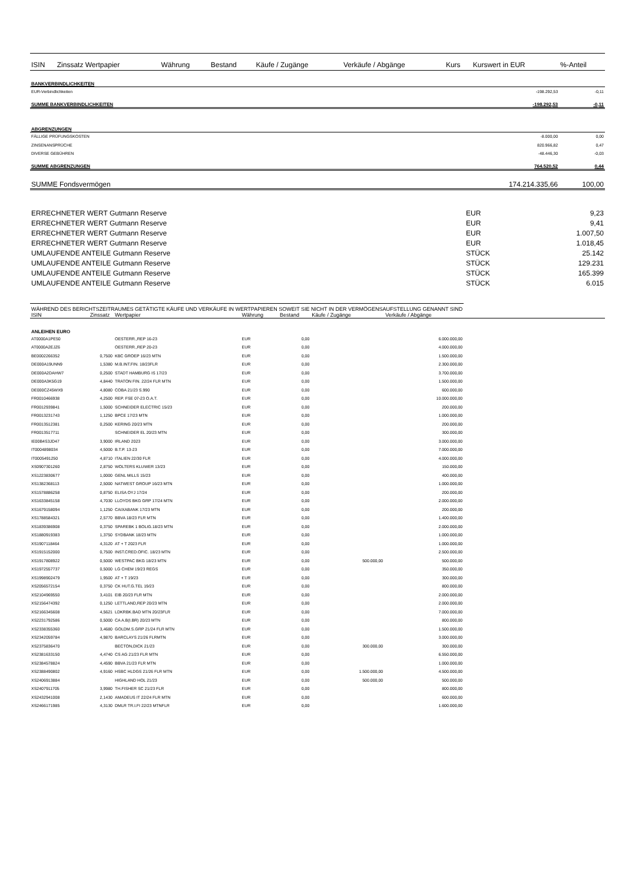| ISIN | Zinssatz Wertpapier | Währung | Bestand | Käufe / Zugänge | Verkäufe / Abgänge | Kurs | Kurswert in EUR | %-Anteil |
| --- | --- | --- | --- | --- | --- | --- | --- | --- |
| BANKVERBINDLICHKEITEN | | | | | | | | |
| EUR-Verbindlichkeiten | | | | | | | -198.292,53 | -0,11 |
| SUMME BANKVERBINDLICHKEITEN | | | | | | | -198.292,53 | -0,11 |
| ABGRENZUNGEN | | | | | | | | |
| FÄLLIGE PRÜFUNGSKOSTEN | | | | | | | -8.000,00 | 0,00 |
| ZINSENANSPRÜCHE | | | | | | | 820.966,82 | 0,47 |
| DIVERSE GEBÜHREN | | | | | | | -48.446,30 | -0,03 |
| SUMME ABGRENZUNGEN | | | | | | | 764.520,52 | 0,44 |
| SUMME Fondsvermögen | | | | | | | 174.214.335,66 | 100,00 |
| ERRECHNETER WERT Gutmann Reserve | EUR | 9,23 |
| ERRECHNETER WERT Gutmann Reserve | EUR | 9,41 |
| ERRECHNETER WERT Gutmann Reserve | EUR | 1.007,50 |
| ERRECHNETER WERT Gutmann Reserve | EUR | 1.018,45 |
| UMLAUFENDE ANTEILE Gutmann Reserve | STÜCK | 25.142 |
| UMLAUFENDE ANTEILE Gutmann Reserve | STÜCK | 129.231 |
| UMLAUFENDE ANTEILE Gutmann Reserve | STÜCK | 165.399 |
| UMLAUFENDE ANTEILE Gutmann Reserve | STÜCK | 6.015 |
| WÄHREND DES BERICHTSZEITRAUMES GETÄTIGTE KÄUFE UND VERKÄUFE IN WERTPAPIEREN SOWEIT SIE NICHT IN DER VERMÖGENSAUFSTELLUNG GENANNT SIND | | | | | | | |
| ISIN | Zinssatz | Wertpapier | Währung | Bestand | Käufe / Zugänge | Verkäufe / Abgänge | |
| ANLEIHEN EURO | | | | | | | |
| AT0000A1PE50 | | OESTERR.,REP 16-23 | EUR | 0,00 | | 6.000.000,00 | |
| AT0000A2EJZ6 | | OESTERR.,REP 20-23 | EUR | 0,00 | | 4.000.000,00 | |
| BE0002266352 | 0,7500 | KBC GROEP 16/23 MTN | EUR | 0,00 | | 1.500.000,00 | |
| DE000A19UNN9 | 1,5380 | M.B.INT.FIN. 18/23FLR | EUR | 0,00 | | 2.300.000,00 | |
| DE000A2DAHW7 | 0,2500 | STADT HAMBURG IS 17/23 | EUR | 0,00 | | 3.700.000,00 | |
| DE000A3K5G19 | 4,8440 | TRATON FIN. 22/24 FLR MTN | EUR | 0,00 | | 1.500.000,00 | |
| DE000CZ45WX9 | 4,8080 | COBA 21/23 S.990 | EUR | 0,00 | | 600.000,00 | |
| FR0010466938 | 4,2500 | REP. FSE 07-23 O.A.T. | EUR | 0,00 | | 10.000.000,00 | |
| FR0012939841 | 1,5000 | SCHNEIDER ELECTRIC 15/23 | EUR | 0,00 | | 200.000,00 | |
| FR0013231743 | 1,1250 | BPCE 17/23 MTN | EUR | 0,00 | | 1.000.000,00 | |
| FR0013512381 | 0,2500 | KERING 20/23 MTN | EUR | 0,00 | | 200.000,00 | |
| FR0013517711 | | SCHNEIDER EL 20/23 MTN | EUR | 0,00 | | 300.000,00 | |
| IE00B4S3JD47 | 3,9000 | IRLAND 2023 | EUR | 0,00 | | 3.000.000,00 | |
| IT0004898034 | 4,5000 | B.T.P. 13-23 | EUR | 0,00 | | 7.000.000,00 | |
| IT0005491250 | 4,8710 | ITALIEN 22/30 FLR | EUR | 0,00 | | 4.000.000,00 | |
| XS0907301260 | 2,8750 | WOLTERS KLUWER 13/23 | EUR | 0,00 | | 150.000,00 | |
| XS1223830677 | 1,0000 | GENL MILLS 15/23 | EUR | 0,00 | | 400.000,00 | |
| XS1382368113 | 2,5000 | NATWEST GROUP 16/23 MTN | EUR | 0,00 | | 1.000.000,00 | |
| XS1578886258 | 0,8750 | ELISA OYJ 17/24 | EUR | 0,00 | | 200.000,00 | |
| XS1633845158 | 4,7030 | LLOYDS BKG GRP 17/24 MTN | EUR | 0,00 | | 2.000.000,00 | |
| XS1679158094 | 1,1250 | CAIXABANK 17/23 MTN | EUR | 0,00 | | 200.000,00 | |
| XS1788584321 | 2,5770 | BBVA 18/23 FLR MTN | EUR | 0,00 | | 1.400.000,00 | |
| XS1839386908 | 0,3750 | SPAREBK 1 BOLIG.18/23 MTN | EUR | 0,00 | | 2.000.000,00 | |
| XS1880919383 | 1,3750 | SYDBANK 18/23 MTN | EUR | 0,00 | | 1.000.000,00 | |
| XS1907118464 | 4,3120 | AT + T 2023 FLR | EUR | 0,00 | | 1.000.000,00 | |
| XS1915152000 | 0,7500 | INST.CRED.OFIC. 18/23 MTN | EUR | 0,00 | | 2.500.000,00 | |
| XS1917808922 | 0,5000 | WESTPAC BKG 18/23 MTN | EUR | 0,00 | 500.000,00 | 500.000,00 | |
| XS1972557737 | 0,5000 | LG CHEM 19/23 REGS | EUR | 0,00 | | 350.000,00 | |
| XS1998902479 | 1,9500 | AT + T 19/23 | EUR | 0,00 | | 300.000,00 | |
| XS2056572154 | 0,3750 | CK HUT.G.TEL 19/23 | EUR | 0,00 | | 800.000,00 | |
| XS2104969550 | 3,4101 | EIB 20/23 FLR MTN | EUR | 0,00 | | 2.000.000,00 | |
| XS2156474392 | 0,1250 | LETTLAND,REP 20/23 MTN | EUR | 0,00 | | 2.000.000,00 | |
| XS2166345608 | 4,5621 | LDKRBK.BAD MTN 20/23FLR | EUR | 0,00 | | 7.000.000,00 | |
| XS2231792586 | 0,5000 | CA A.B(I.BR) 20/23 MTN | EUR | 0,00 | | 800.000,00 | |
| XS2338355360 | 3,4680 | GOLDM.S.GRP 21/24 FLR MTN | EUR | 0,00 | | 1.500.000,00 | |
| XS2342059784 | 4,9870 | BARCLAYS 21/26 FLRMTN | EUR | 0,00 | | 3.000.000,00 | |
| XS2375836470 | | BECTON,DICK 21/23 | EUR | 0,00 | 300.000,00 | 300.000,00 | |
| XS2381633150 | 4,4740 | CS AG 21/23 FLR MTN | EUR | 0,00 | | 6.550.000,00 | |
| XS2384578824 | 4,4590 | BBVA 21/23 FLR MTN | EUR | 0,00 | | 1.000.000,00 | |
| XS2388490802 | 4,9160 | HSBC HLDGS 21/26 FLR MTN | EUR | 0,00 | 1.500.000,00 | 4.500.000,00 | |
| XS2406913884 | | HIGHLAND HOL 21/23 | EUR | 0,00 | 500.000,00 | 500.000,00 | |
| XS2407911705 | 3,9980 | TH.FISHER SC 21/23 FLR | EUR | 0,00 | | 800.000,00 | |
| XS2432941008 | 2,1430 | AMADEUS IT 22/24 FLR MTN | EUR | 0,00 | | 600.000,00 | |
| XS2466171985 | 4,3130 | DMLR TR.I.FI 22/23 MTNFLR | EUR | 0,00 | | 1.600.000,00 | |